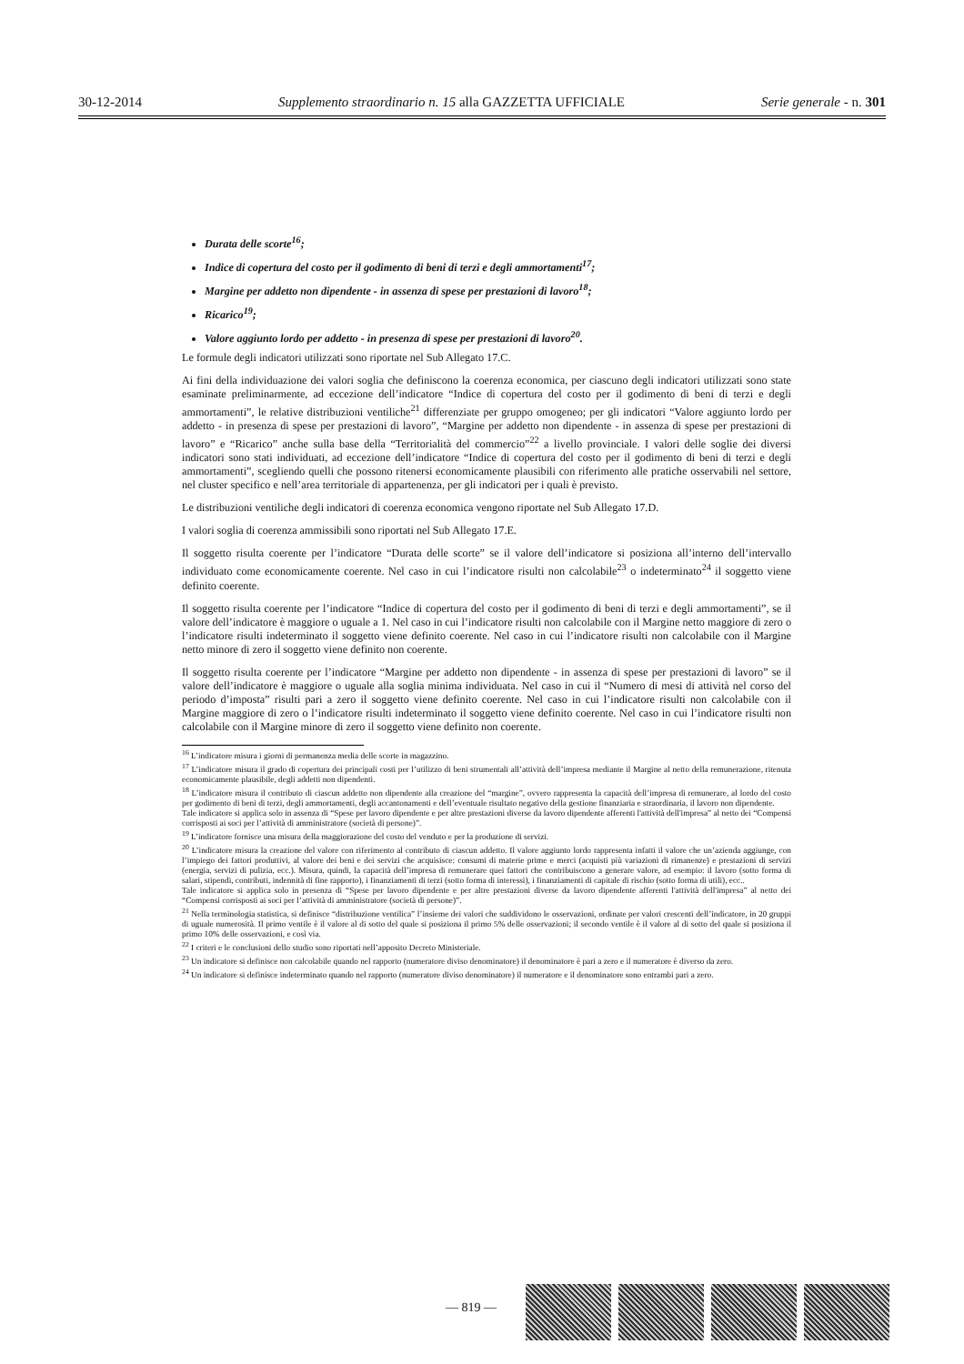30-12-2014 Supplemento straordinario n. 15 alla GAZZETTA UFFICIALE Serie generale - n. 301
Durata delle scorte<sup>16</sup>;
Indice di copertura del costo per il godimento di beni di terzi e degli ammortamenti<sup>17</sup>;
Margine per addetto non dipendente - in assenza di spese per prestazioni di lavoro<sup>18</sup>;
Ricarico<sup>19</sup>;
Valore aggiunto lordo per addetto - in presenza di spese per prestazioni di lavoro<sup>20</sup>.
Le formule degli indicatori utilizzati sono riportate nel Sub Allegato 17.C.
Ai fini della individuazione dei valori soglia che definiscono la coerenza economica, per ciascuno degli indicatori utilizzati sono state esaminate preliminarmente, ad eccezione dell’indicatore “Indice di copertura del costo per il godimento di beni di terzi e degli ammortamenti”, le relative distribuzioni ventiliche<sup>21</sup> differenziate per gruppo omogeneo; per gli indicatori “Valore aggiunto lordo per addetto - in presenza di spese per prestazioni di lavoro”, “Margine per addetto non dipendente - in assenza di spese per prestazioni di lavoro” e “Ricarico” anche sulla base della “Territorialità del commercio”<sup>22</sup> a livello provinciale. I valori delle soglie dei diversi indicatori sono stati individuati, ad eccezione dell’indicatore “Indice di copertura del costo per il godimento di beni di terzi e degli ammortamenti”, scegliendo quelli che possono ritenersi economicamente plausibili con riferimento alle pratiche osservabili nel settore, nel cluster specifico e nell’area territoriale di appartenenza, per gli indicatori per i quali è previsto.
Le distribuzioni ventiliche degli indicatori di coerenza economica vengono riportate nel Sub Allegato 17.D.
I valori soglia di coerenza ammissibili sono riportati nel Sub Allegato 17.E.
Il soggetto risulta coerente per l’indicatore “Durata delle scorte” se il valore dell’indicatore si posiziona all’interno dell’intervallo individuato come economicamente coerente. Nel caso in cui l’indicatore risulti non calcolabile<sup>23</sup> o indeterminato<sup>24</sup> il soggetto viene definito coerente.
Il soggetto risulta coerente per l’indicatore “Indice di copertura del costo per il godimento di beni di terzi e degli ammortamenti”, se il valore dell’indicatore è maggiore o uguale a 1. Nel caso in cui l’indicatore risulti non calcolabile con il Margine netto maggiore di zero o l’indicatore risulti indeterminato il soggetto viene definito coerente. Nel caso in cui l’indicatore risulti non calcolabile con il Margine netto minore di zero il soggetto viene definito non coerente.
Il soggetto risulta coerente per l’indicatore “Margine per addetto non dipendente - in assenza di spese per prestazioni di lavoro” se il valore dell’indicatore è maggiore o uguale alla soglia minima individuata. Nel caso in cui il “Numero di mesi di attività nel corso del periodo d’imposta” risulti pari a zero il soggetto viene definito coerente. Nel caso in cui l’indicatore risulti non calcolabile con il Margine maggiore di zero o l’indicatore risulti indeterminato il soggetto viene definito coerente. Nel caso in cui l’indicatore risulti non calcolabile con il Margine minore di zero il soggetto viene definito non coerente.
<sup>16</sup> L’indicatore misura i giorni di permanenza media delle scorte in magazzino.
<sup>17</sup> L’indicatore misura il grado di copertura dei principali costi per l’utilizzo di beni strumentali all’attività dell’impresa mediante il Margine al netto della remunerazione, ritenuta economicamente plausibile, degli addetti non dipendenti.
<sup>18</sup> L’indicatore misura il contributo di ciascun addetto non dipendente alla creazione del “margine”, ovvero rappresenta la capacità dell’impresa di remunerare, al lordo del costo per godimento di beni di terzi, degli ammortamenti, degli accantonamenti e dell’eventuale risultato negativo della gestione finanziaria e straordinaria, il lavoro non dipendente.
Tale indicatore si applica solo in assenza di “Spese per lavoro dipendente e per altre prestazioni diverse da lavoro dipendente afferenti l'attività dell'impresa” al netto dei “Compensi corrisposti ai soci per l’attività di amministratore (società di persone)”.
<sup>19</sup> L’indicatore fornisce una misura della maggiorazione del costo del venduto e per la produzione di servizi.
<sup>20</sup> L’indicatore misura la creazione del valore con riferimento al contributo di ciascun addetto. Il valore aggiunto lordo rappresenta infatti il valore che un’azienda aggiunge, con l’impiego dei fattori produttivi, al valore dei beni e dei servizi che acquisisce: consumi di materie prime e merci (acquisti più variazioni di rimanenze) e prestazioni di servizi (energia, servizi di pulizia, ecc.). Misura, quindi, la capacità dell’impresa di remunerare quei fattori che contribuiscono a generare valore, ad esempio: il lavoro (sotto forma di salari, stipendi, contributi, indennità di fine rapporto), i finanziamenti di terzi (sotto forma di interessi), i finanziamenti di capitale di rischio (sotto forma di utili), ecc..
Tale indicatore si applica solo in presenza di “Spese per lavoro dipendente e per altre prestazioni diverse da lavoro dipendente afferenti l'attività dell'impresa” al netto dei “Compensi corrisposti ai soci per l’attività di amministratore (società di persone)”.
<sup>21</sup> Nella terminologia statistica, si definisce “distribuzione ventilica” l’insieme dei valori che suddividono le osservazioni, ordinate per valori crescenti dell’indicatore, in 20 gruppi di uguale numerosità. Il primo ventile è il valore al di sotto del quale si posiziona il primo 5% delle osservazioni; il secondo ventile è il valore al di sotto del quale si posiziona il primo 10% delle osservazioni, e così via.
<sup>22</sup> I criteri e le conclusioni dello studio sono riportati nell’apposito Decreto Ministeriale.
<sup>23</sup> Un indicatore si definisce non calcolabile quando nel rapporto (numeratore diviso denominatore) il denominatore è pari a zero e il numeratore è diverso da zero.
<sup>24</sup> Un indicatore si definisce indeterminato quando nel rapporto (numeratore diviso denominatore) il numeratore e il denominatore sono entrambi pari a zero.
— 819 —